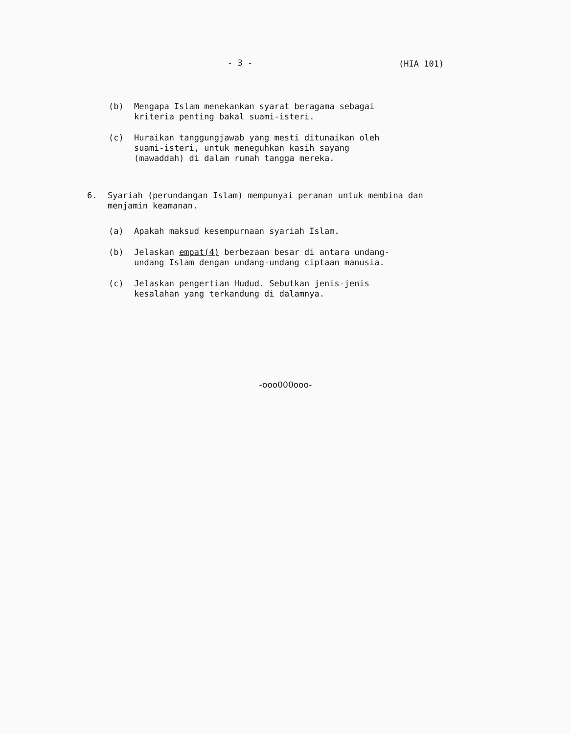- 3 - (HIA 101)
(b) Mengapa Islam menekankan syarat beragama sebagai
kriteria penting bakal suami-isteri.
(c) Huraikan tanggungjawab yang mesti ditunaikan oleh
suami-isteri, untuk meneguhkan kasih sayang
(mawaddah) di dalam rumah tangga mereka.
6. Syariah (perundangan Islam) mempunyai peranan untuk membina dan
menjamin keamanan.
(a) Apakah maksud kesempurnaan syariah Islam.
(b) Jelaskan empat(4) berbezaan besar di antara undang-
undang Islam dengan undang-undang ciptaan manusia.
(c) Jelaskan pengertian Hudud. Sebutkan jenis-jenis
kesalahan yang terkandung di dalamnya.
-ooo000ooo-